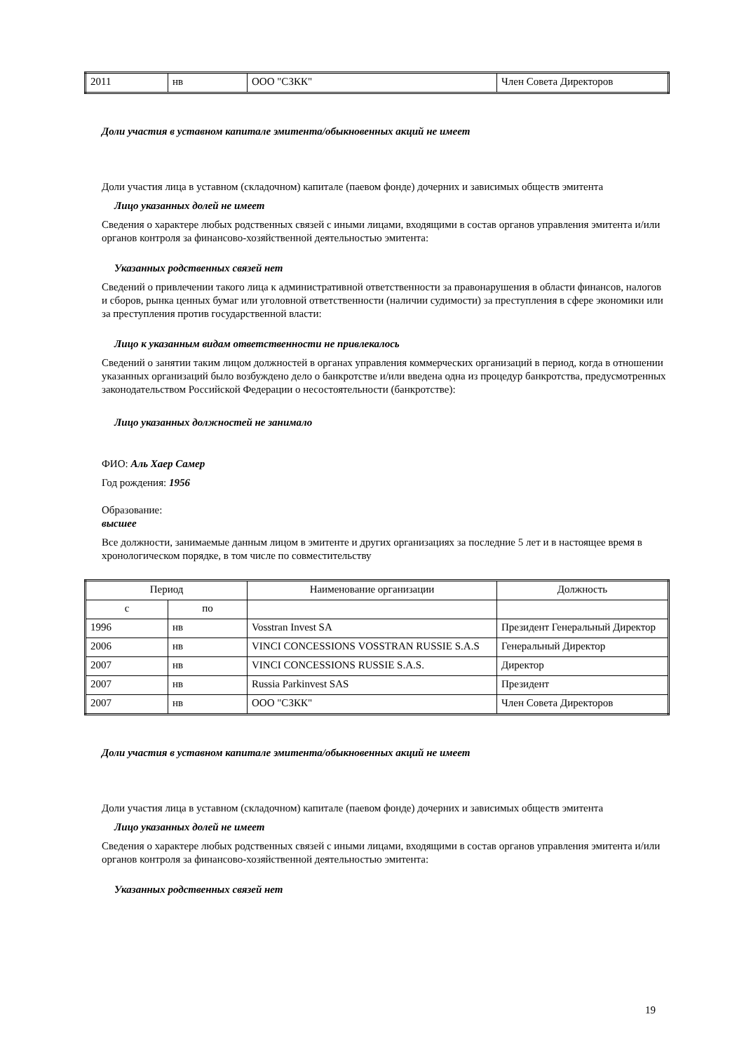| 2011 | нв | ООО "СЗКК" | Член Совета Директоров |
Доли участия в уставном капитале эмитента/обыкновенных акций не имеет
Доли участия лица в уставном (складочном) капитале (паевом фонде) дочерних и зависимых обществ эмитента
Лицо указанных долей не имеет
Сведения о характере любых родственных связей с иными лицами, входящими в состав органов управления эмитента и/или органов контроля за финансово-хозяйственной деятельностью эмитента:
Указанных родственных связей нет
Сведений о привлечении такого лица к административной ответственности за правонарушения в области финансов, налогов и сборов, рынка ценных бумаг или уголовной ответственности (наличии судимости) за преступления в сфере экономики или за преступления против государственной власти:
Лицо к указанным видам ответственности не привлекалось
Сведений о занятии таким лицом должностей в органах управления коммерческих организаций в период, когда в отношении указанных организаций было возбуждено дело о банкротстве и/или введена одна из процедур банкротства, предусмотренных законодательством Российской Федерации о несостоятельности (банкротстве):
Лицо указанных должностей не занимало
ФИО: Аль Хаер Самер
Год рождения: 1956
Образование:
высшее
Все должности, занимаемые данным лицом в эмитенте и других организациях за последние 5 лет и в настоящее время в хронологическом порядке, в том числе по совместительству
| Период | | Наименование организации | Должность |
| с | по | | |
| 1996 | нв | Vosstran Invest SA | Президент Генеральный Директор |
| 2006 | нв | VINCI CONCESSIONS VOSSTRAN RUSSIE S.A.S | Генеральный Директор |
| 2007 | нв | VINCI CONCESSIONS RUSSIE S.A.S. | Директор |
| 2007 | нв | Russia Parkinvest SAS | Президент |
| 2007 | нв | ООО "СЗКК" | Член Совета Директоров |
Доли участия в уставном капитале эмитента/обыкновенных акций не имеет
Доли участия лица в уставном (складочном) капитале (паевом фонде) дочерних и зависимых обществ эмитента
Лицо указанных долей не имеет
Сведения о характере любых родственных связей с иными лицами, входящими в состав органов управления эмитента и/или органов контроля за финансово-хозяйственной деятельностью эмитента:
Указанных родственных связей нет
19